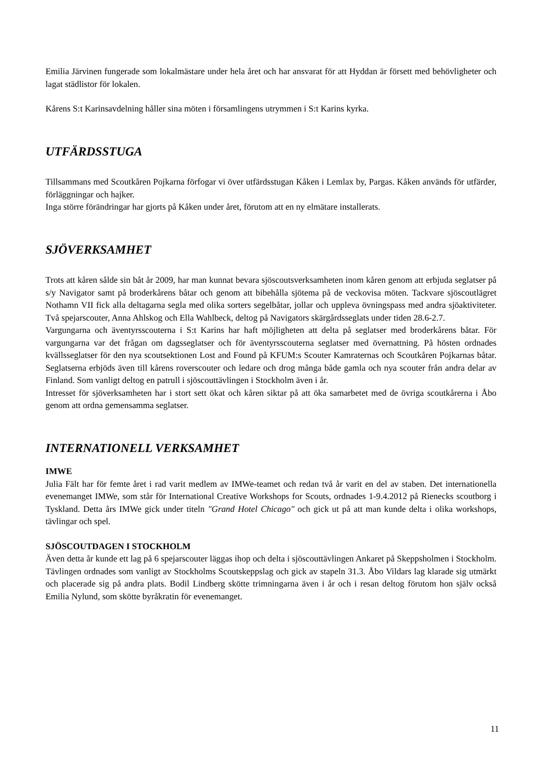Emilia Järvinen fungerade som lokalmästare under hela året och har ansvarat för att Hyddan är försett med behövligheter och lagat städlistor för lokalen.
Kårens S:t Karinsavdelning håller sina möten i församlingens utrymmen i S:t Karins kyrka.
UTFÄRDSSTUGA
Tillsammans med Scoutkåren Pojkarna förfogar vi över utfärdsstugan Kåken i Lemlax by, Pargas. Kåken används för utfärder, förläggningar och hajker.
Inga större förändringar har gjorts på Kåken under året, förutom att en ny elmätare installerats.
SJÖVERKSAMHET
Trots att kåren sålde sin båt år 2009, har man kunnat bevara sjöscoutsverksamheten inom kåren genom att erbjuda seglatser på s/y Navigator samt på broderkårens båtar och genom att bibehålla sjötema på de veckovisa möten. Tackvare sjöscoutlägret Nothamn VII fick alla deltagarna segla med olika sorters segelbåtar, jollar och uppleva övningspass med andra sjöaktiviteter. Två spejarscouter, Anna Ahlskog och Ella Wahlbeck, deltog på Navigators skärgårdsseglats under tiden 28.6-2.7.
Vargungarna och äventyrsscouterna i S:t Karins har haft möjligheten att delta på seglatser med broderkårens båtar. För vargungarna var det frågan om dagsseglatser och för äventyrsscouterna seglatser med övernattning. På hösten ordnades kvällsseglatser för den nya scoutsektionen Lost and Found på KFUM:s Scouter Kamraternas och Scoutkåren Pojkarnas båtar. Seglatserna erbjöds även till kårens roverscouter och ledare och drog många både gamla och nya scouter från andra delar av Finland. Som vanligt deltog en patrull i sjöscouttävlingen i Stockholm även i år.
Intresset för sjöverksamheten har i stort sett ökat och kåren siktar på att öka samarbetet med de övriga scoutkårerna i Åbo genom att ordna gemensamma seglatser.
INTERNATIONELL VERKSAMHET
IMWE
Julia Fält har för femte året i rad varit medlem av IMWe-teamet och redan två år varit en del av staben. Det internationella evenemanget IMWe, som står för International Creative Workshops for Scouts, ordnades 1-9.4.2012 på Rienecks scoutborg i Tyskland. Detta års IMWe gick under titeln "Grand Hotel Chicago" och gick ut på att man kunde delta i olika workshops, tävlingar och spel.
SJÖSCOUTDAGEN I STOCKHOLM
Även detta år kunde ett lag på 6 spejarscouter läggas ihop och delta i sjöscouttävlingen Ankaret på Skeppsholmen i Stockholm. Tävlingen ordnades som vanligt av Stockholms Scoutskeppslag och gick av stapeln 31.3. Åbo Vildars lag klarade sig utmärkt och placerade sig på andra plats. Bodil Lindberg skötte trimningarna även i år och i resan deltog förutom hon själv också Emilia Nylund, som skötte byråkratin för evenemanget.
11